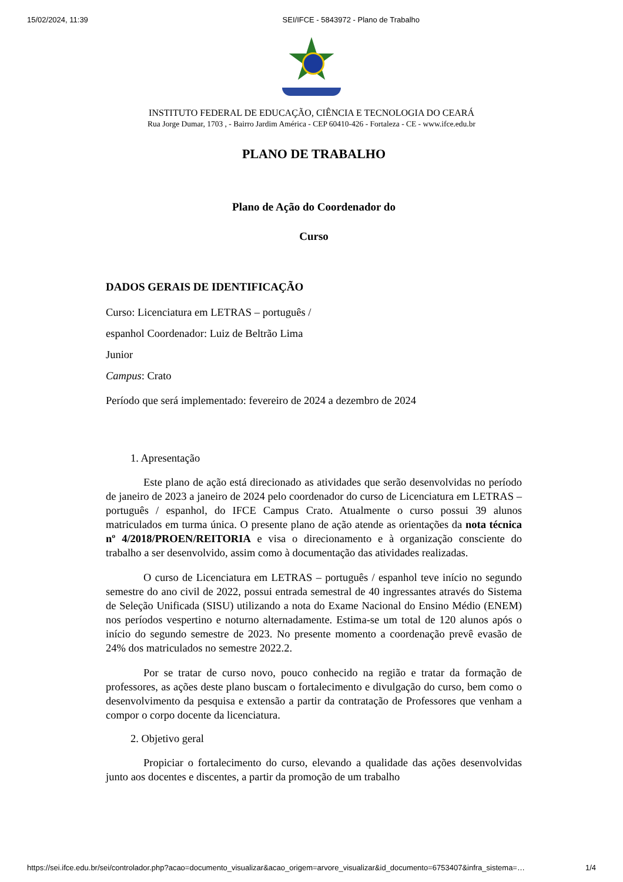15/02/2024, 11:39 SEI/IFCE - 5843972 - Plano de Trabalho
INSTITUTO FEDERAL DE EDUCAÇÃO, CIÊNCIA E TECNOLOGIA DO CEARÁ
Rua Jorge Dumar, 1703 , - Bairro Jardim América - CEP 60410-426 - Fortaleza - CE - www.ifce.edu.br
PLANO DE TRABALHO
Plano de Ação do Coordenador do
Curso
DADOS GERAIS DE IDENTIFICAÇÃO
Curso: Licenciatura em LETRAS – português /
espanhol Coordenador: Luiz de Beltrão Lima
Junior
Campus: Crato
Período que será implementado: fevereiro de 2024 a dezembro de 2024
1. Apresentação
Este plano de ação está direcionado as atividades que serão desenvolvidas no período de janeiro de 2023 a janeiro de 2024 pelo coordenador do curso de Licenciatura em LETRAS – português / espanhol, do IFCE Campus Crato. Atualmente o curso possui 39 alunos matriculados em turma única. O presente plano de ação atende as orientações da nota técnica nº 4/2018/PROEN/REITORIA e visa o direcionamento e à organização consciente do trabalho a ser desenvolvido, assim como à documentação das atividades realizadas.
O curso de Licenciatura em LETRAS – português / espanhol teve início no segundo semestre do ano civil de 2022, possui entrada semestral de 40 ingressantes através do Sistema de Seleção Unificada (SISU) utilizando a nota do Exame Nacional do Ensino Médio (ENEM) nos períodos vespertino e noturno alternadamente. Estima-se um total de 120 alunos após o início do segundo semestre de 2023. No presente momento a coordenação prevê evasão de 24% dos matriculados no semestre 2022.2.
Por se tratar de curso novo, pouco conhecido na região e tratar da formação de professores, as ações deste plano buscam o fortalecimento e divulgação do curso, bem como o desenvolvimento da pesquisa e extensão a partir da contratação de Professores que venham a compor o corpo docente da licenciatura.
2. Objetivo geral
Propiciar o fortalecimento do curso, elevando a qualidade das ações desenvolvidas junto aos docentes e discentes, a partir da promoção de um trabalho
https://sei.ifce.edu.br/sei/controlador.php?acao=documento_visualizar&acao_origem=arvore_visualizar&id_documento=6753407&infra_sistema=… 1/4